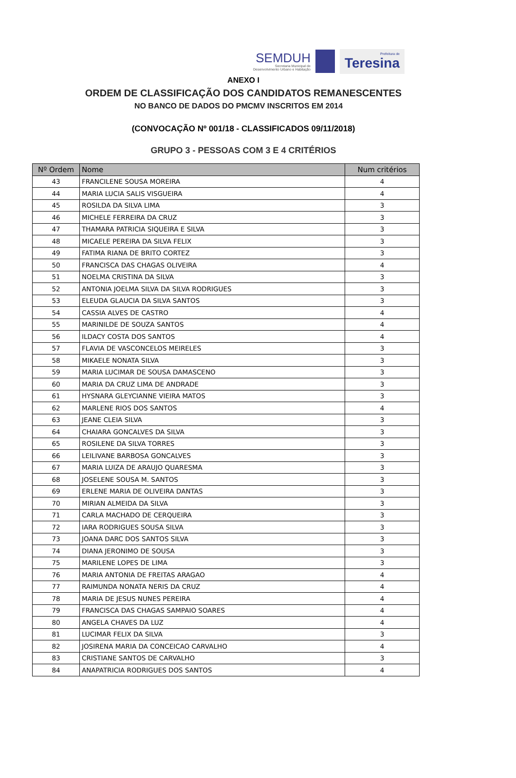SEMDUH
Secretaria Municipal de
Desenvolvimento Urbano e Habitação
Prefeitura de
Teresina
ANEXO I
ORDEM DE CLASSIFICAÇÃO DOS CANDIDATOS REMANESCENTES
NO BANCO DE DADOS DO PMCMV INSCRITOS EM 2014
(CONVOCAÇÃO Nº 001/18 - CLASSIFICADOS 09/11/2018)
GRUPO 3 - PESSOAS COM 3 E 4 CRITÉRIOS
| Nº Ordem | Nome | Num critérios |
| --- | --- | --- |
| 43 | FRANCILENE SOUSA MOREIRA | 4 |
| 44 | MARIA LUCIA SALIS VISGUEIRA | 4 |
| 45 | ROSILDA DA SILVA LIMA | 3 |
| 46 | MICHELE FERREIRA DA CRUZ | 3 |
| 47 | THAMARA PATRICIA SIQUEIRA E SILVA | 3 |
| 48 | MICAELE PEREIRA DA SILVA FELIX | 3 |
| 49 | FATIMA RIANA DE BRITO CORTEZ | 3 |
| 50 | FRANCISCA DAS CHAGAS OLIVEIRA | 4 |
| 51 | NOELMA CRISTINA DA SILVA | 3 |
| 52 | ANTONIA JOELMA SILVA DA SILVA RODRIGUES | 3 |
| 53 | ELEUDA GLAUCIA DA SILVA SANTOS | 3 |
| 54 | CASSIA ALVES DE CASTRO | 4 |
| 55 | MARINILDE DE SOUZA SANTOS | 4 |
| 56 | ILDACY COSTA DOS SANTOS | 4 |
| 57 | FLAVIA DE VASCONCELOS MEIRELES | 3 |
| 58 | MIKAELE NONATA SILVA | 3 |
| 59 | MARIA LUCIMAR DE SOUSA DAMASCENO | 3 |
| 60 | MARIA DA CRUZ LIMA DE ANDRADE | 3 |
| 61 | HYSNARA GLEYCIANNE VIEIRA MATOS | 3 |
| 62 | MARLENE RIOS DOS SANTOS | 4 |
| 63 | JEANE CLEIA SILVA | 3 |
| 64 | CHAIARA GONCALVES DA SILVA | 3 |
| 65 | ROSILENE DA SILVA TORRES | 3 |
| 66 | LEILIVANE BARBOSA GONCALVES | 3 |
| 67 | MARIA LUIZA DE ARAUJO QUARESMA | 3 |
| 68 | JOSELENE SOUSA M. SANTOS | 3 |
| 69 | ERLENE MARIA DE OLIVEIRA DANTAS | 3 |
| 70 | MIRIAN ALMEIDA DA SILVA | 3 |
| 71 | CARLA MACHADO DE CERQUEIRA | 3 |
| 72 | IARA RODRIGUES SOUSA SILVA | 3 |
| 73 | JOANA DARC DOS SANTOS SILVA | 3 |
| 74 | DIANA JERONIMO DE SOUSA | 3 |
| 75 | MARILENE LOPES DE LIMA | 3 |
| 76 | MARIA ANTONIA DE FREITAS ARAGAO | 4 |
| 77 | RAIMUNDA NONATA NERIS DA CRUZ | 4 |
| 78 | MARIA DE JESUS NUNES PEREIRA | 4 |
| 79 | FRANCISCA DAS CHAGAS SAMPAIO SOARES | 4 |
| 80 | ANGELA CHAVES DA LUZ | 4 |
| 81 | LUCIMAR FELIX DA SILVA | 3 |
| 82 | JOSIRENA MARIA DA CONCEICAO CARVALHO | 4 |
| 83 | CRISTIANE SANTOS DE CARVALHO | 3 |
| 84 | ANAPATRICIA RODRIGUES DOS SANTOS | 4 |